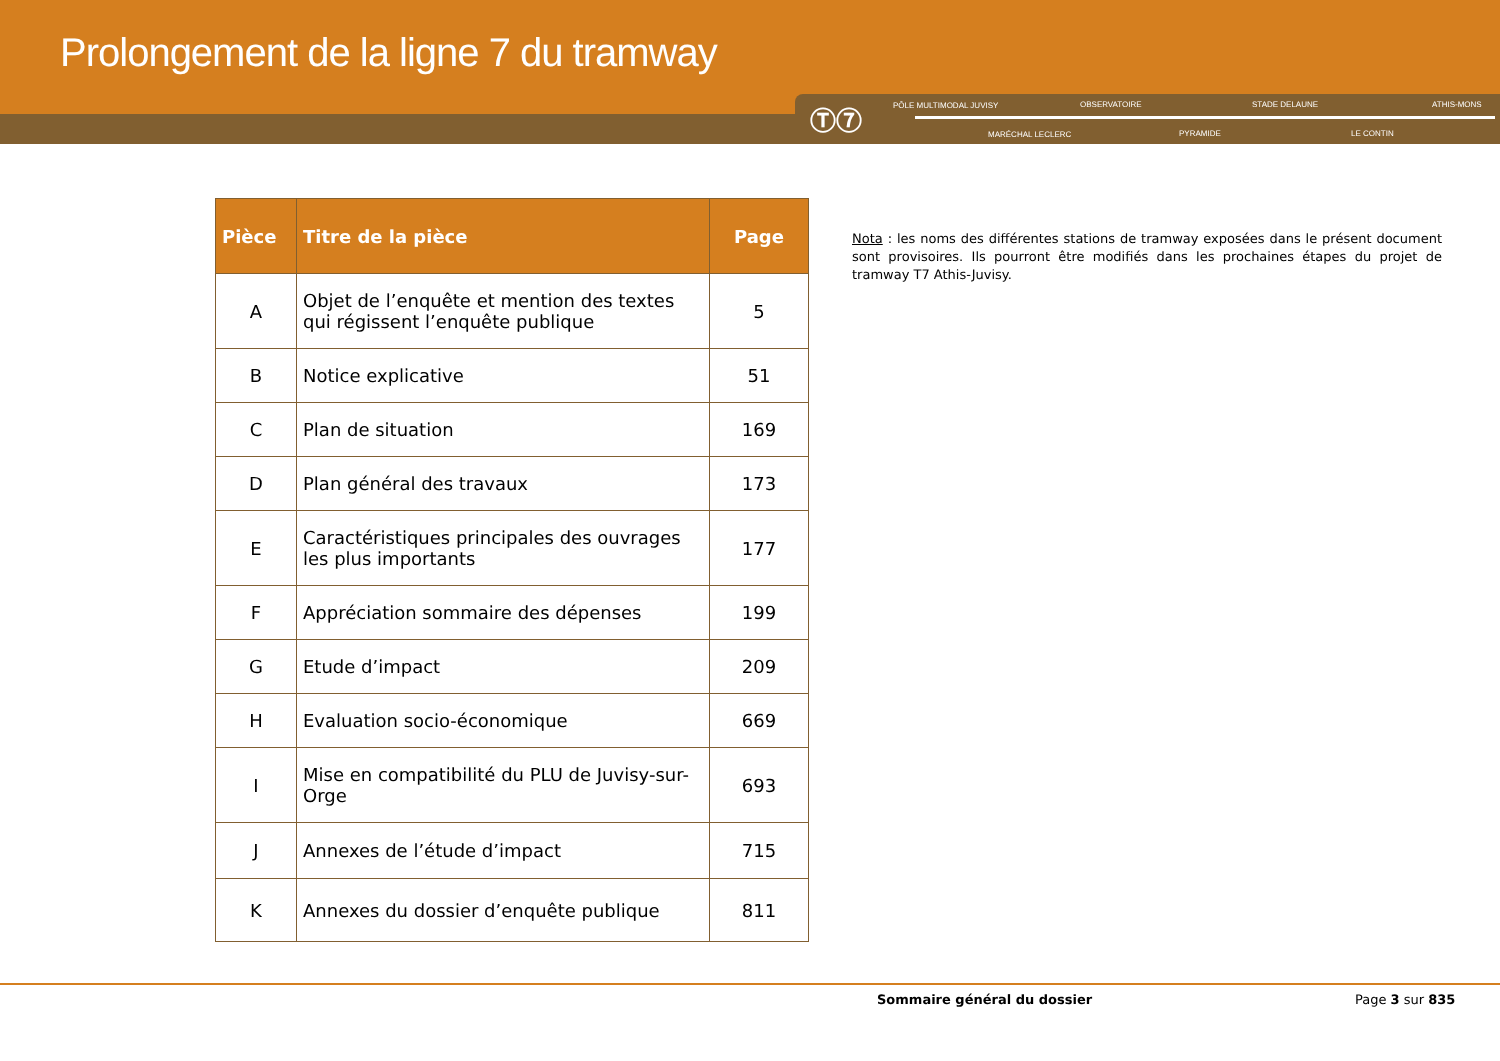Prolongement de la ligne 7 du tramway
Ⓣ⑦ PÔLE MULTIMODAL JUVISY OBSERVATOIRE STADE DELAUNE ATHIS-MONS
MARÉCHAL LECLERC PYRAMIDE LE CONTIN
| Pièce | Titre de la pièce | Page |
| --- | --- | --- |
| A | Objet de l’enquête et mention des textes qui régissent l’enquête publique | 5 |
| B | Notice explicative | 51 |
| C | Plan de situation | 169 |
| D | Plan général des travaux | 173 |
| E | Caractéristiques principales des ouvrages les plus importants | 177 |
| F | Appréciation sommaire des dépenses | 199 |
| G | Etude d’impact | 209 |
| H | Evaluation socio-économique | 669 |
| I | Mise en compatibilité du PLU de Juvisy-sur-Orge | 693 |
| J | Annexes de l’étude d’impact | 715 |
| K | Annexes du dossier d’enquête publique | 811 |
Nota : les noms des différentes stations de tramway exposées dans le présent document sont provisoires. Ils pourront être modifiés dans les prochaines étapes du projet de tramway T7 Athis-Juvisy.
Sommaire général du dossier Page 3 sur 835